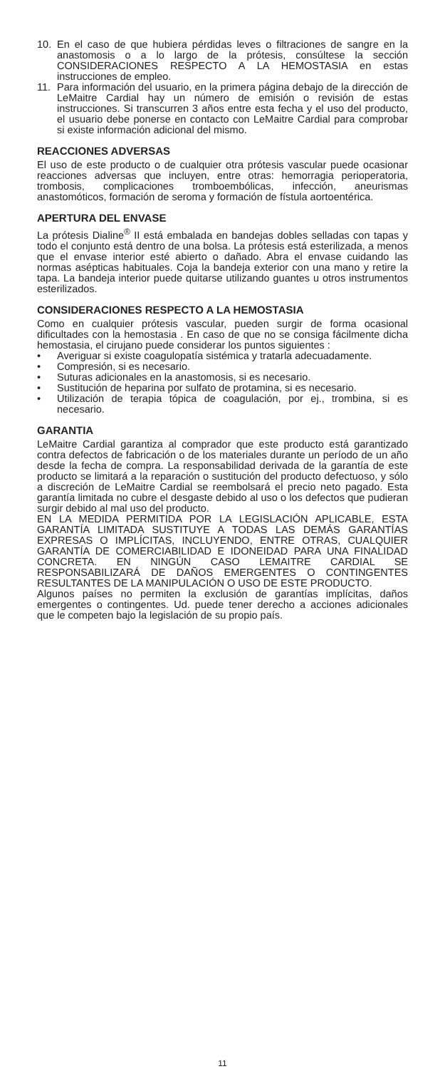10. En el caso de que hubiera pérdidas leves o filtraciones de sangre en la anastomosis o a lo largo de la prótesis, consúltese la sección CONSIDERACIONES RESPECTO A LA HEMOSTASIA en estas instrucciones de empleo.
11. Para información del usuario, en la primera página debajo de la dirección de LeMaitre Cardial hay un número de emisión o revisión de estas instrucciones. Si transcurren 3 años entre esta fecha y el uso del producto, el usuario debe ponerse en contacto con LeMaitre Cardial para comprobar si existe información adicional del mismo.
REACCIONES ADVERSAS
El uso de este producto o de cualquier otra prótesis vascular puede ocasionar reacciones adversas que incluyen, entre otras: hemorragia perioperatoria, trombosis, complicaciones tromboembólicas, infección, aneurismas anastomóticos, formación de seroma y formación de fístula aortoentérica.
APERTURA DEL ENVASE
La prótesis Dialine<sup>®</sup> II está embalada en bandejas dobles selladas con tapas y todo el conjunto está dentro de una bolsa. La prótesis está esterilizada, a menos que el envase interior esté abierto o dañado. Abra el envase cuidando las normas asépticas habituales. Coja la bandeja exterior con una mano y retire la tapa. La bandeja interior puede quitarse utilizando guantes u otros instrumentos esterilizados.
CONSIDERACIONES RESPECTO A LA HEMOSTASIA
Como en cualquier prótesis vascular, pueden surgir de forma ocasional dificultades con la hemostasia . En caso de que no se consiga fácilmente dicha hemostasia, el cirujano puede considerar los puntos siguientes :
• Averiguar si existe coagulopatía sistémica y tratarla adecuadamente.
• Compresión, si es necesario.
• Suturas adicionales en la anastomosis, si es necesario.
• Sustitución de heparina por sulfato de protamina, si es necesario.
• Utilización de terapia tópica de coagulación, por ej., trombina, si es necesario.
GARANTIA
LeMaitre Cardial garantiza al comprador que este producto está garantizado contra defectos de fabricación o de los materiales durante un período de un año desde la fecha de compra. La responsabilidad derivada de la garantía de este producto se limitará a la reparación o sustitución del producto defectuoso, y sólo a discreción de LeMaitre Cardial se reembolsará el precio neto pagado. Esta garantía limitada no cubre el desgaste debido al uso o los defectos que pudieran surgir debido al mal uso del producto.
EN LA MEDIDA PERMITIDA POR LA LEGISLACIÓN APLICABLE, ESTA GARANTÍA LIMITADA SUSTITUYE A TODAS LAS DEMÁS GARANTÍAS EXPRESAS O IMPLÍCITAS, INCLUYENDO, ENTRE OTRAS, CUALQUIER GARANTÍA DE COMERCIABILIDAD E IDONEIDAD PARA UNA FINALIDAD CONCRETA. EN NINGÚN CASO LEMAITRE CARDIAL SE RESPONSABILIZARÁ DE DAÑOS EMERGENTES O CONTINGENTES RESULTANTES DE LA MANIPULACIÓN O USO DE ESTE PRODUCTO.
Algunos países no permiten la exclusión de garantías implícitas, daños emergentes o contingentes. Ud. puede tener derecho a acciones adicionales que le competen bajo la legislación de su propio país.
11